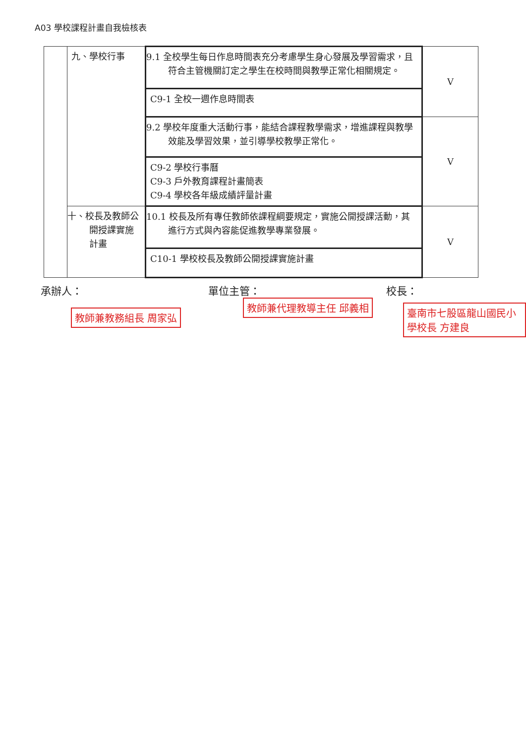A03 學校課程計畫自我檢核表
| | 九、學校行事 | 9.1 全校學生每日作息時間表充分考慮學生身心發展及學習需求，且符合主管機關訂定之學生在校時間與教學正常化相關規定。 | V |
| | | C9-1 全校一週作息時間表 | |
| | | 9.2 學校年度重大活動行事，能結合課程教學需求，增進課程與教學效能及學習效果，並引導學校教學正常化。 | V |
| | | C9-2 學校行事曆 C9-3 戶外教育課程計畫簡表 C9-4 學校各年級成績評量計畫 | |
| | 十、校長及教師公開授課實施計畫 | 10.1 校長及所有專任教師依課程綱要規定，實施公開授課活動，其進行方式與內容能促進教學專業發展。 | V |
| | | C10-1 學校校長及教師公開授課實施計畫 | |
承辦人： 單位主管： 校長：
教師兼教務組長 周家弘
教師兼代理教導主任 邱義相 臺南市七股區龍山國民小學校長 方建良